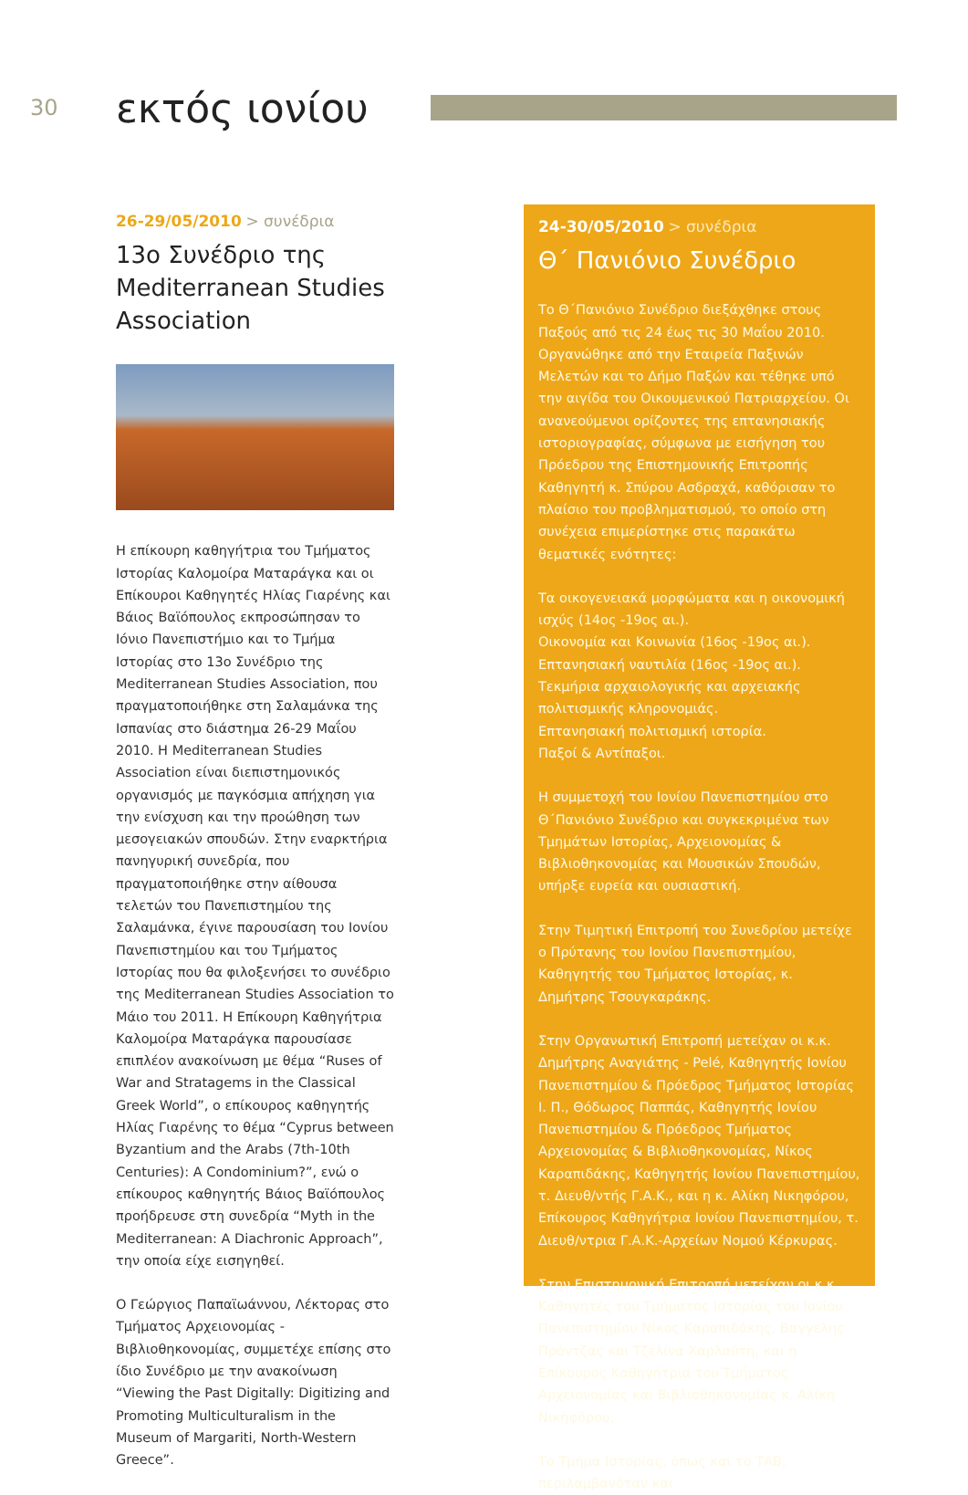30
εκτός ιονίου
26-29/05/2010 > συνέδρια
13ο Συνέδριο της Mediterranean Studies Association
Η επίκουρη καθηγήτρια του Τμήματος Ιστορίας Καλομοίρα Ματαράγκα και οι Επίκουροι Καθηγητές Ηλίας Γιαρένης και Βάιος Βαϊόπουλος εκπροσώπησαν το Ιόνιο Πανεπιστήμιο και το Τμήμα Ιστορίας στο 13ο Συνέδριο της Mediterranean Studies Association, που πραγματοποιήθηκε στη Σαλαμάνκα της Ισπανίας στο διάστημα 26-29 Μαΐου 2010. Η Mediterranean Studies Association είναι διεπιστημονικός οργανισμός με παγκόσμια απήχηση για την ενίσχυση και την προώθηση των μεσογειακών σπουδών. Στην εναρκτήρια πανηγυρική συνεδρία, που πραγματοποιήθηκε στην αίθουσα τελετών του Πανεπιστημίου της Σαλαμάνκα, έγινε παρουσίαση του Ιονίου Πανεπιστημίου και του Τμήματος Ιστορίας που θα φιλοξενήσει το συνέδριο της Mediterranean Studies Association το Μάιο του 2011. Η Επίκουρη Καθηγήτρια Καλομοίρα Ματαράγκα παρουσίασε επιπλέον ανακοίνωση με θέμα “Ruses of War and Stratagems in the Classical Greek World”, ο επίκουρος καθηγητής Ηλίας Γιαρένης το θέμα “Cyprus between Byzantium and the Arabs (7th-10th Centuries): A Condominium?”, ενώ ο επίκουρος καθηγητής Βάιος Βαϊόπουλος προήδρευσε στη συνεδρία “Myth in the Mediterranean: A Diachronic Approach”, την οποία είχε εισηγηθεί.
Ο Γεώργιος Παπαϊωάννου, Λέκτορας στο Τμήματος Αρχειονομίας - Βιβλιοθηκονομίας, συμμετέχε επίσης στο ίδιο Συνέδριο με την ανακοίνωση “Viewing the Past Digitally: Digitizing and Promoting Multiculturalism in the Museum of Margariti, North-Western Greece”.
24-30/05/2010 > συνέδρια
Θ΄ Πανιόνιο Συνέδριο
Το Θ΄Πανιόνιο Συνέδριο διεξάχθηκε στους Παξούς από τις 24 έως τις 30 Μαΐου 2010. Οργανώθηκε από την Εταιρεία Παξινών Μελετών και το Δήμο Παξών και τέθηκε υπό την αιγίδα του Οικουμενικού Πατριαρχείου. Οι ανανεούμενοι ορίζοντες της επτανησιακής ιστοριογραφίας, σύμφωνα με εισήγηση του Πρόεδρου της Επιστημονικής Επιτροπής Καθηγητή κ. Σπύρου Ασδραχά, καθόρισαν το πλαίσιο του προβληματισμού, το οποίο στη συνέχεια επιμερίστηκε στις παρακάτω θεματικές ενότητες:
Τα οικογενειακά μορφώματα και η οικονομική ισχύς (14ος -19ος αι.).
Οικονομία και Κοινωνία (16ος -19ος αι.).
Επτανησιακή ναυτιλία (16ος -19ος αι.).
Τεκμήρια αρχαιολογικής και αρχειακής πολιτισμικής κληρονομιάς.
Επτανησιακή πολιτισμική ιστορία.
Παξοί & Αντίπαξοι.
Η συμμετοχή του Ιονίου Πανεπιστημίου στο Θ΄Πανιόνιο Συνέδριο και συγκεκριμένα των Τμημάτων Ιστορίας, Αρχειονομίας & Βιβλιοθηκονομίας και Μουσικών Σπουδών, υπήρξε ευρεία και ουσιαστική.
Στην Τιμητική Επιτροπή του Συνεδρίου μετείχε ο Πρύτανης του Ιονίου Πανεπιστημίου, Καθηγητής του Τμήματος Ιστορίας, κ. Δημήτρης Τσουγκαράκης.
Στην Οργανωτική Επιτροπή μετείχαν οι κ.κ. Δημήτρης Αναγιάτης - Pelé, Καθηγητής Ιονίου Πανεπιστημίου & Πρόεδρος Τμήματος Ιστορίας Ι. Π., Θόδωρος Παππάς, Καθηγητής Ιονίου Πανεπιστημίου & Πρόεδρος Τμήματος Αρχειονομίας & Βιβλιοθηκονομίας, Νίκος Καραπιδάκης, Καθηγητής Ιονίου Πανεπιστημίου, τ. Διευθ/ντής Γ.Α.Κ., και η κ. Αλίκη Νικηφόρου, Επίκουρος Καθηγήτρια Ιονίου Πανεπιστημίου, τ. Διευθ/ντρια Γ.Α.Κ.-Αρχείων Νομού Κέρκυρας.
Στην Επιστημονική Επιτροπή μετείχαν οι κ.κ. Καθηγητές του Τμήματος Ιστορίας του Ιονίου Πανεπιστημίου Νίκος Καραπιδάκης, Βαγγέλης Πρόντζας και Τζελίνα Χαρλαύτη, και η Επίκουρος Καθηγήτρια του Τμήματος Αρχειονομίας και Βιβλιοθηκονομίας κ. Αλίκη Νικηφόρου.
Το Τμήμα Ιστορίας, όπως και το ΤΑΒ, περιλαμβανόταν και